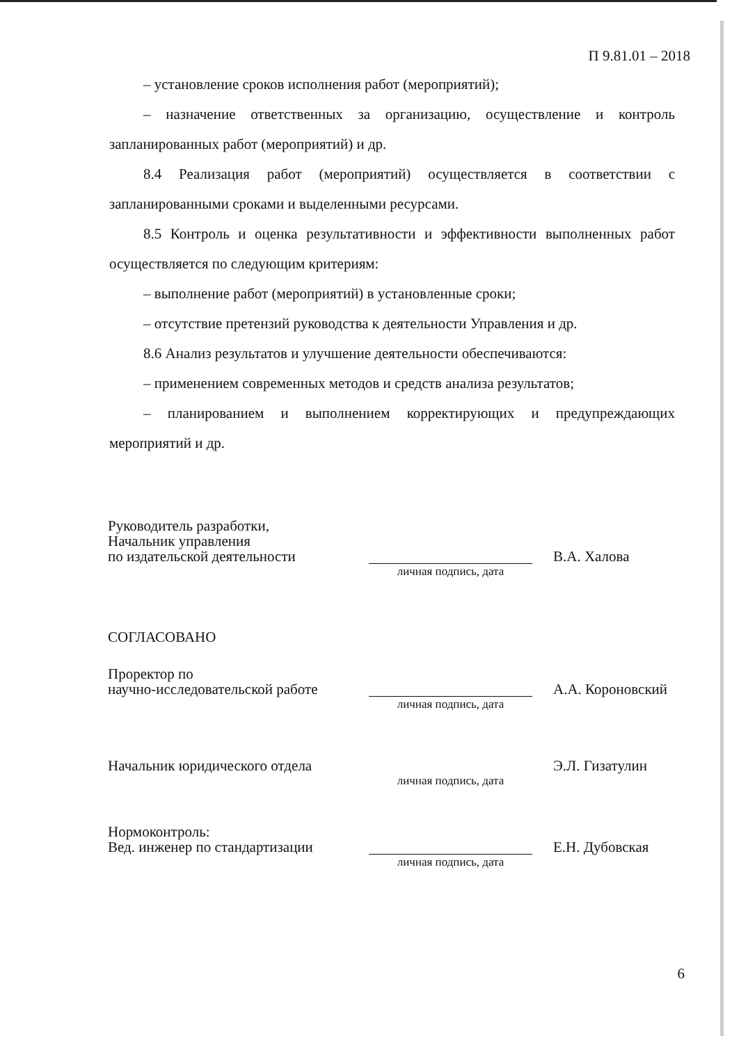П 9.81.01 – 2018
– установление сроков исполнения работ (мероприятий);
– назначение ответственных за организацию, осуществление и контроль запланированных работ (мероприятий) и др.
8.4 Реализация работ (мероприятий) осуществляется в соответствии с запланированными сроками и выделенными ресурсами.
8.5 Контроль и оценка результативности и эффективности выполненных работ осуществляется по следующим критериям:
– выполнение работ (мероприятий) в установленные сроки;
– отсутствие претензий руководства к деятельности Управления и др.
8.6 Анализ результатов и улучшение деятельности обеспечиваются:
– применением современных методов и средств анализа результатов;
– планированием и выполнением корректирующих и предупреждающих мероприятий и др.
Руководитель разработки,
Начальник управления
по издательской деятельности
В.А. Халова
личная подпись, дата
СОГЛАСОВАНО
Проректор по
научно-исследовательской работе
А.А. Короновский
личная подпись, дата
Начальник юридического отдела
Э.Л. Гизатулин
личная подпись, дата
Нормоконтроль:
Вед. инженер по стандартизации
Е.Н. Дубовская
личная подпись, дата
6